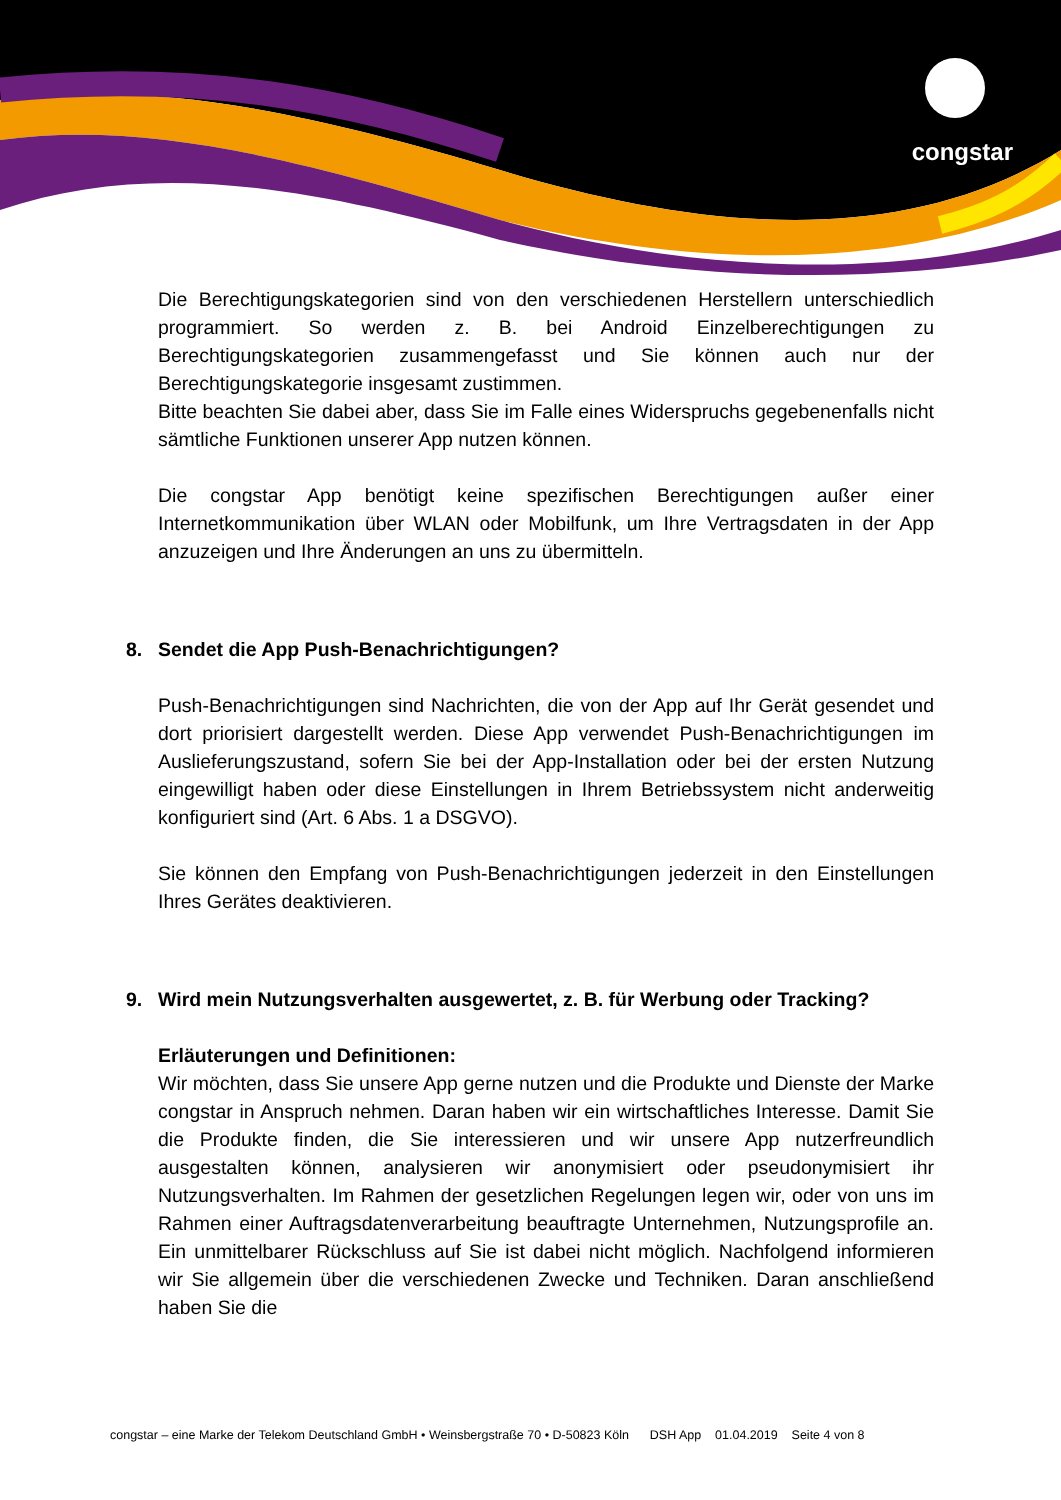congstar
Die Berechtigungskategorien sind von den verschiedenen Herstellern unterschiedlich programmiert. So werden z. B. bei Android Einzelberechtigungen zu Berechtigungskategorien zusammengefasst und Sie können auch nur der Berechtigungskategorie insgesamt zustimmen.
Bitte beachten Sie dabei aber, dass Sie im Falle eines Widerspruchs gegebenenfalls nicht sämtliche Funktionen unserer App nutzen können.
Die congstar App benötigt keine spezifischen Berechtigungen außer einer Internetkommunikation über WLAN oder Mobilfunk, um Ihre Vertragsdaten in der App anzuzeigen und Ihre Änderungen an uns zu übermitteln.
8. Sendet die App Push-Benachrichtigungen?
Push-Benachrichtigungen sind Nachrichten, die von der App auf Ihr Gerät gesendet und dort priorisiert dargestellt werden. Diese App verwendet Push-Benachrichtigungen im Auslieferungszustand, sofern Sie bei der App-Installation oder bei der ersten Nutzung eingewilligt haben oder diese Einstellungen in Ihrem Betriebssystem nicht anderweitig konfiguriert sind (Art. 6 Abs. 1 a DSGVO).
Sie können den Empfang von Push-Benachrichtigungen jederzeit in den Einstellungen Ihres Gerätes deaktivieren.
9. Wird mein Nutzungsverhalten ausgewertet, z. B. für Werbung oder Tracking?
Erläuterungen und Definitionen:
Wir möchten, dass Sie unsere App gerne nutzen und die Produkte und Dienste der Marke congstar in Anspruch nehmen. Daran haben wir ein wirtschaftliches Interesse. Damit Sie die Produkte finden, die Sie interessieren und wir unsere App nutzerfreundlich ausgestalten können, analysieren wir anonymisiert oder pseudonymisiert ihr Nutzungsverhalten. Im Rahmen der gesetzlichen Regelungen legen wir, oder von uns im Rahmen einer Auftragsdatenverarbeitung beauftragte Unternehmen, Nutzungsprofile an. Ein unmittelbarer Rückschluss auf Sie ist dabei nicht möglich. Nachfolgend informieren wir Sie allgemein über die verschiedenen Zwecke und Techniken. Daran anschließend haben Sie die
congstar – eine Marke der Telekom Deutschland GmbH • Weinsbergstraße 70 • D-50823 Köln DSH App 01.04.2019 Seite 4 von 8